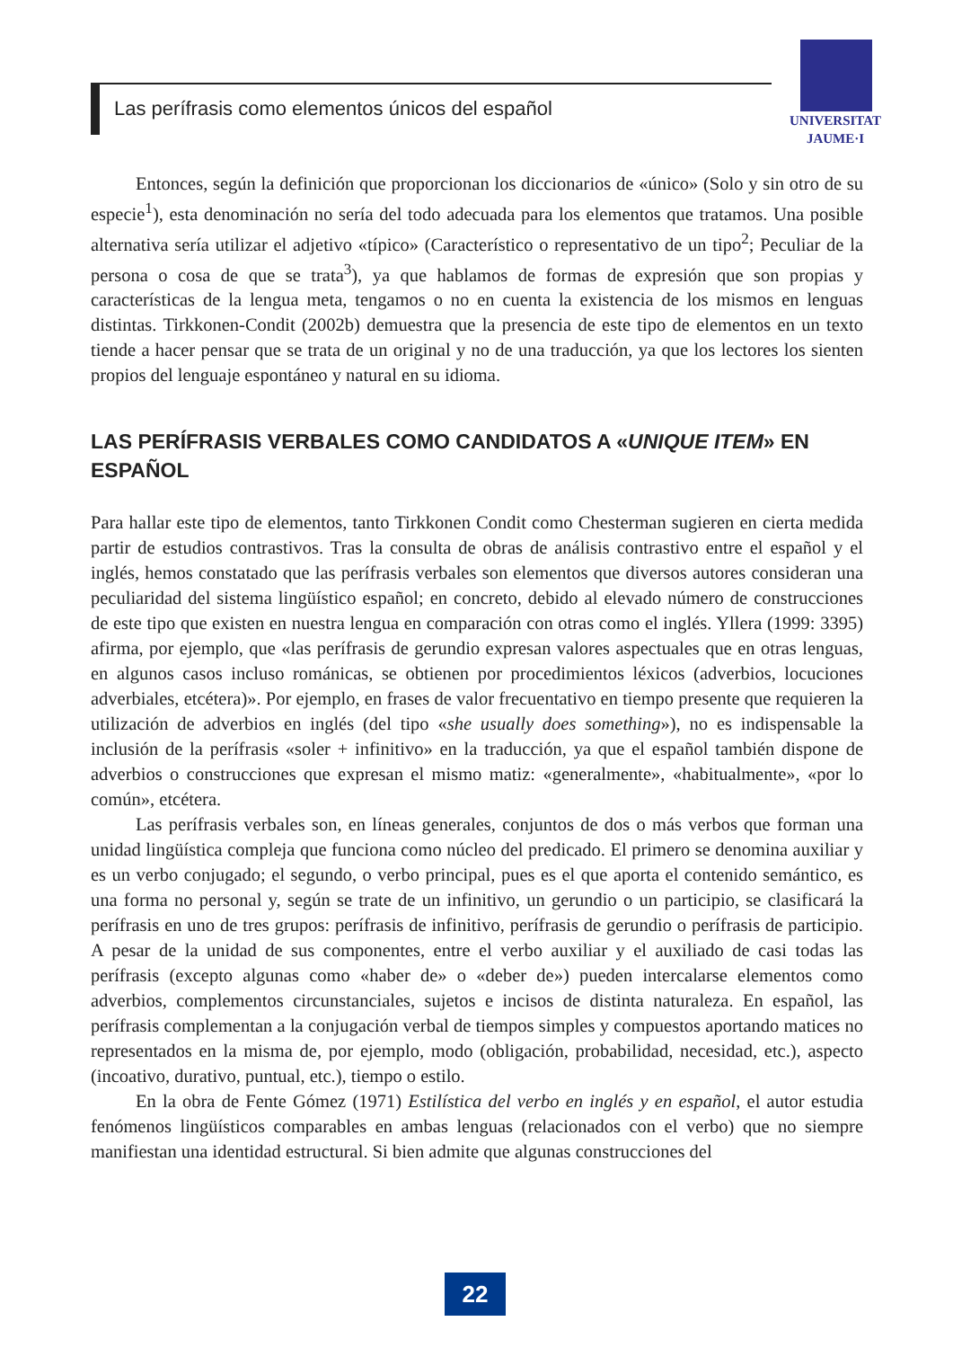Las perífrasis como elementos únicos del español
UNIVERSITAT
JAUME·I
Entonces, según la definición que proporcionan los diccionarios de «único» (Solo y sin otro de su especie<sup>1</sup>), esta denominación no sería del todo adecuada para los elementos que tratamos. Una posible alternativa sería utilizar el adjetivo «típico» (Característico o representativo de un tipo<sup>2</sup>; Peculiar de la persona o cosa de que se trata<sup>3</sup>), ya que hablamos de formas de expresión que son propias y características de la lengua meta, tengamos o no en cuenta la existencia de los mismos en lenguas distintas. Tirkkonen-Condit (2002b) demuestra que la presencia de este tipo de elementos en un texto tiende a hacer pensar que se trata de un original y no de una traducción, ya que los lectores los sienten propios del lenguaje espontáneo y natural en su idioma.
LAS PERÍFRASIS VERBALES COMO CANDIDATOS A «UNIQUE ITEM» EN ESPAÑOL
Para hallar este tipo de elementos, tanto Tirkkonen Condit como Chesterman sugieren en cierta medida partir de estudios contrastivos. Tras la consulta de obras de análisis contrastivo entre el español y el inglés, hemos constatado que las perífrasis verbales son elementos que diversos autores consideran una peculiaridad del sistema lingüístico español; en concreto, debido al elevado número de construcciones de este tipo que existen en nuestra lengua en comparación con otras como el inglés. Yllera (1999: 3395) afirma, por ejemplo, que «las perífrasis de gerundio expresan valores aspectuales que en otras lenguas, en algunos casos incluso románicas, se obtienen por procedimientos léxicos (adverbios, locuciones adverbiales, etcétera)». Por ejemplo, en frases de valor frecuentativo en tiempo presente que requieren la utilización de adverbios en inglés (del tipo «she usually does something»), no es indispensable la inclusión de la perífrasis «soler + infinitivo» en la traducción, ya que el español también dispone de adverbios o construcciones que expresan el mismo matiz: «generalmente», «habitualmente», «por lo común», etcétera.
Las perífrasis verbales son, en líneas generales, conjuntos de dos o más verbos que forman una unidad lingüística compleja que funciona como núcleo del predicado. El primero se denomina auxiliar y es un verbo conjugado; el segundo, o verbo principal, pues es el que aporta el contenido semántico, es una forma no personal y, según se trate de un infinitivo, un gerundio o un participio, se clasificará la perífrasis en uno de tres grupos: perífrasis de infinitivo, perífrasis de gerundio o perífrasis de participio. A pesar de la unidad de sus componentes, entre el verbo auxiliar y el auxiliado de casi todas las perífrasis (excepto algunas como «haber de» o «deber de») pueden intercalarse elementos como adverbios, complementos circunstanciales, sujetos e incisos de distinta naturaleza. En español, las perífrasis complementan a la conjugación verbal de tiempos simples y compuestos aportando matices no representados en la misma de, por ejemplo, modo (obligación, probabilidad, necesidad, etc.), aspecto (incoativo, durativo, puntual, etc.), tiempo o estilo.
En la obra de Fente Gómez (1971) Estilística del verbo en inglés y en español, el autor estudia fenómenos lingüísticos comparables en ambas lenguas (relacionados con el verbo) que no siempre manifiestan una identidad estructural. Si bien admite que algunas construcciones del
22